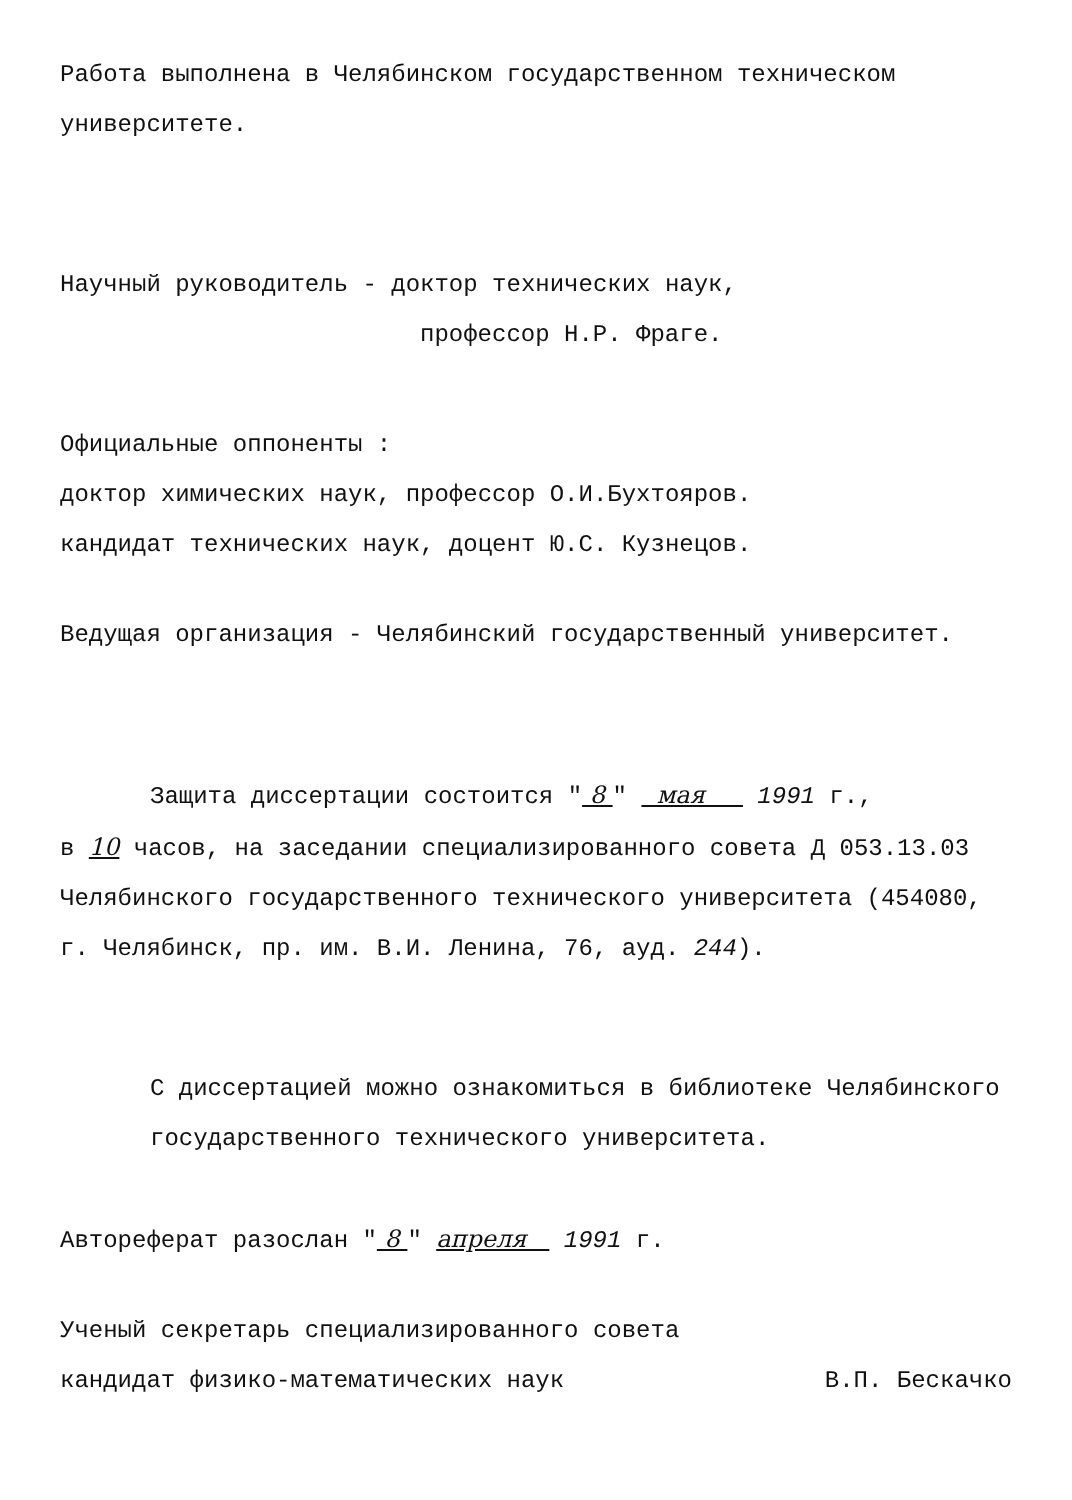Работа выполнена в Челябинском государственном техническом университете.
Научный руководитель - доктор технических наук,
профессор Н.Р. Фраге.
Официальные оппоненты :
доктор химических наук, профессор О.И.Бухтояров.
кандидат технических наук, доцент Ю.С. Кузнецов.
Ведущая организация - Челябинский государственный университет.
Защита диссертации состоится " 8 " мая 1991 г.,
в 10 часов, на заседании специализированного совета Д 053.13.03 Челябинского государственного технического университета (454080, г. Челябинск, пр. им. В.И. Ленина, 76, ауд. 244).
С диссертацией можно ознакомиться в библиотеке Челябинского государственного технического университета.
Автореферат разослан " 8 " апреля 1991 г.
Ученый секретарь специализированного совета
кандидат физико-математических наук
В.П. Бескачко